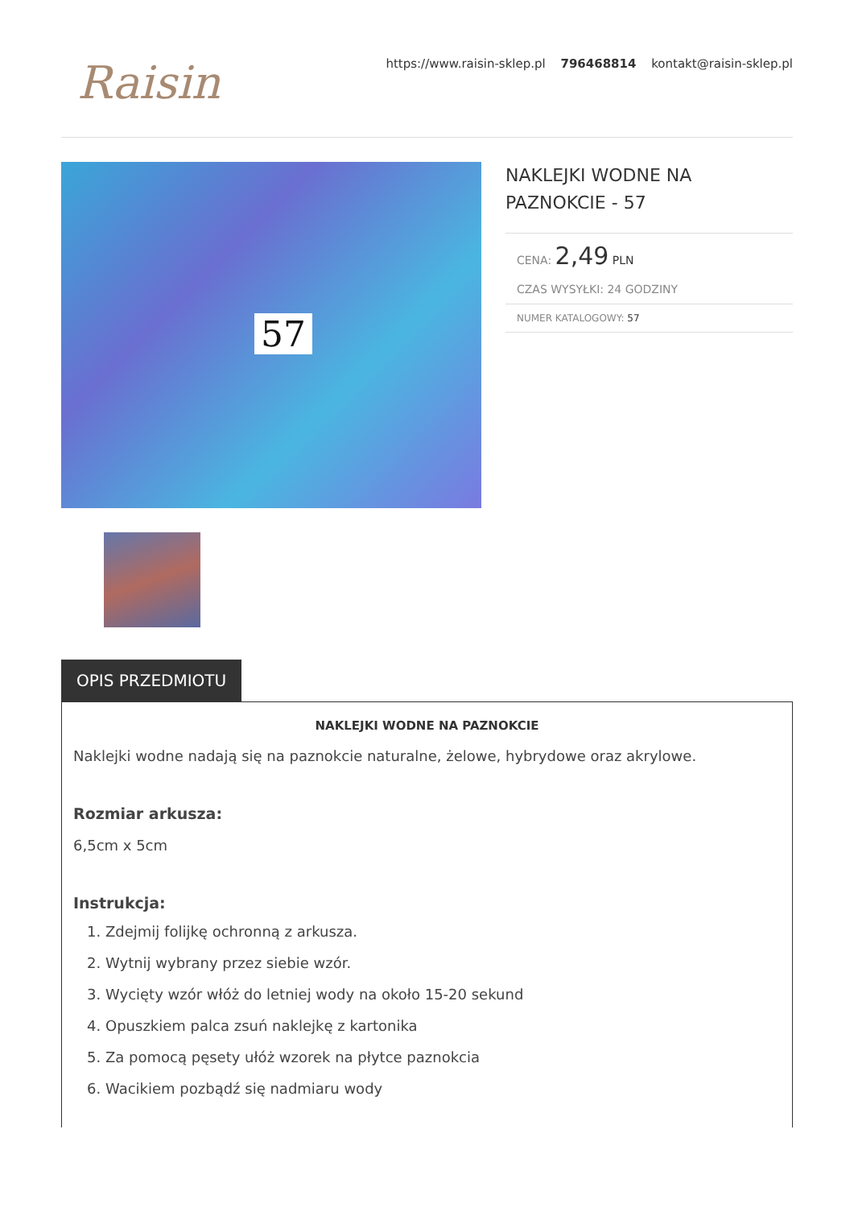Raisin
https://www.raisin-sklep.pl 796468814 kontakt@raisin-sklep.pl
57
NAKLEJKI WODNE NA PAZNOKCIE - 57
CENA: 2,49 PLN
CZAS WYSYŁKI: 24 GODZINY
NUMER KATALOGOWY: 57
OPIS PRZEDMIOTU
NAKLEJKI WODNE NA PAZNOKCIE
Naklejki wodne nadają się na paznokcie naturalne, żelowe, hybrydowe oraz akrylowe.
Rozmiar arkusza:
6,5cm x 5cm
Instrukcja:
1. Zdejmij folijkę ochronną z arkusza.
2. Wytnij wybrany przez siebie wzór.
3. Wycięty wzór włóż do letniej wody na około 15-20 sekund
4. Opuszkiem palca zsuń naklejkę z kartonika
5. Za pomocą pęsety ułóż wzorek na płytce paznokcia
6. Wacikiem pozbądź się nadmiaru wody